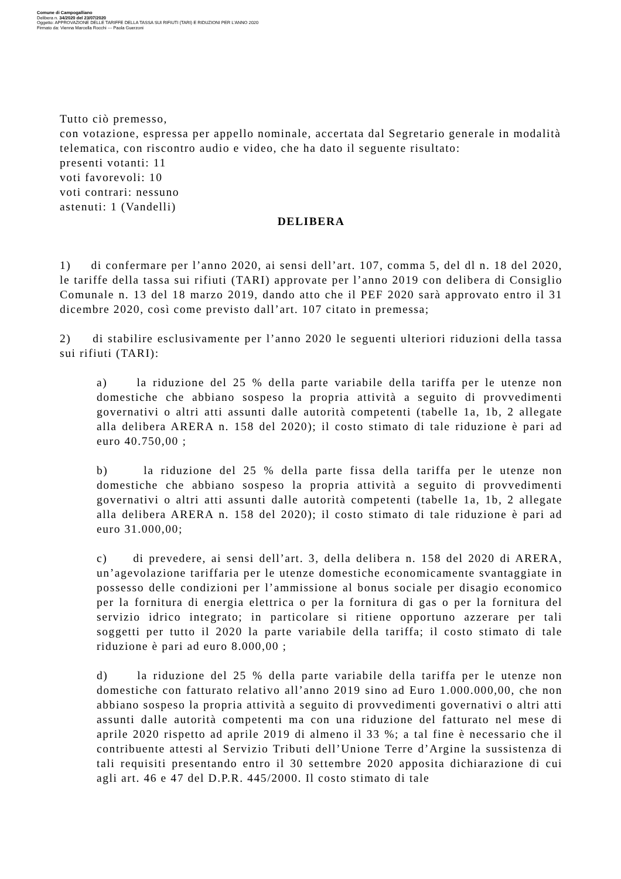Comune di Campogalliano
Delibera n. 34/2020 del 23/07/2020
Oggetto: APPROVAZIONE DELLE TARIFFE DELLA TASSA SUI RIFIUTI (TARI) E RIDUZIONI PER L'ANNO 2020
Firmato da: Vienna Marcella Rocchi --- Paola Guerzoni
Tutto ciò premesso,
con votazione, espressa per appello nominale, accertata dal Segretario generale in modalità telematica, con riscontro audio e video, che ha dato il seguente risultato:
presenti votanti: 11
voti favorevoli: 10
voti contrari: nessuno
astenuti: 1 (Vandelli)
DELIBERA
1) di confermare per l’anno 2020, ai sensi dell’art. 107, comma 5, del dl n. 18 del 2020, le tariffe della tassa sui rifiuti (TARI) approvate per l’anno 2019 con delibera di Consiglio Comunale n. 13 del 18 marzo 2019, dando atto che il PEF 2020 sarà approvato entro il 31 dicembre 2020, così come previsto dall’art. 107 citato in premessa;
2) di stabilire esclusivamente per l’anno 2020 le seguenti ulteriori riduzioni della tassa sui rifiuti (TARI):
a) la riduzione del 25 % della parte variabile della tariffa per le utenze non domestiche che abbiano sospeso la propria attività a seguito di provvedimenti governativi o altri atti assunti dalle autorità competenti (tabelle 1a, 1b, 2 allegate alla delibera ARERA n. 158 del 2020); il costo stimato di tale riduzione è pari ad euro 40.750,00 ;
b) la riduzione del 25 % della parte fissa della tariffa per le utenze non domestiche che abbiano sospeso la propria attività a seguito di provvedimenti governativi o altri atti assunti dalle autorità competenti (tabelle 1a, 1b, 2 allegate alla delibera ARERA n. 158 del 2020); il costo stimato di tale riduzione è pari ad euro 31.000,00;
c) di prevedere, ai sensi dell’art. 3, della delibera n. 158 del 2020 di ARERA, un’agevolazione tariffaria per le utenze domestiche economicamente svantaggiate in possesso delle condizioni per l’ammissione al bonus sociale per disagio economico per la fornitura di energia elettrica o per la fornitura di gas o per la fornitura del servizio idrico integrato; in particolare si ritiene opportuno azzerare per tali soggetti per tutto il 2020 la parte variabile della tariffa; il costo stimato di tale riduzione è pari ad euro 8.000,00 ;
d) la riduzione del 25 % della parte variabile della tariffa per le utenze non domestiche con fatturato relativo all’anno 2019 sino ad Euro 1.000.000,00, che non abbiano sospeso la propria attività a seguito di provvedimenti governativi o altri atti assunti dalle autorità competenti ma con una riduzione del fatturato nel mese di aprile 2020 rispetto ad aprile 2019 di almeno il 33 %; a tal fine è necessario che il contribuente attesti al Servizio Tributi dell’Unione Terre d’Argine la sussistenza di tali requisiti presentando entro il 30 settembre 2020 apposita dichiarazione di cui agli art. 46 e 47 del D.P.R. 445/2000. Il costo stimato di tale